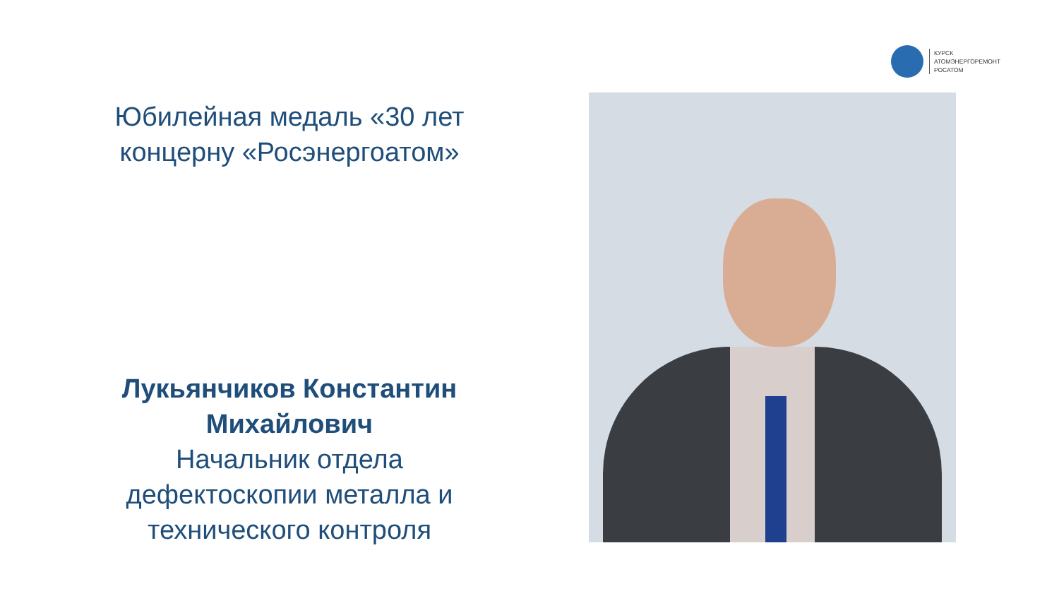КУРСК
АТОМЭНЕРГОРЕМОНТ
РОСАТОМ
Юбилейная медаль «30 лет концерну «Росэнергоатом»
Лукьянчиков Константин Михайлович
Начальник отдела дефектоскопии металла и технического контроля